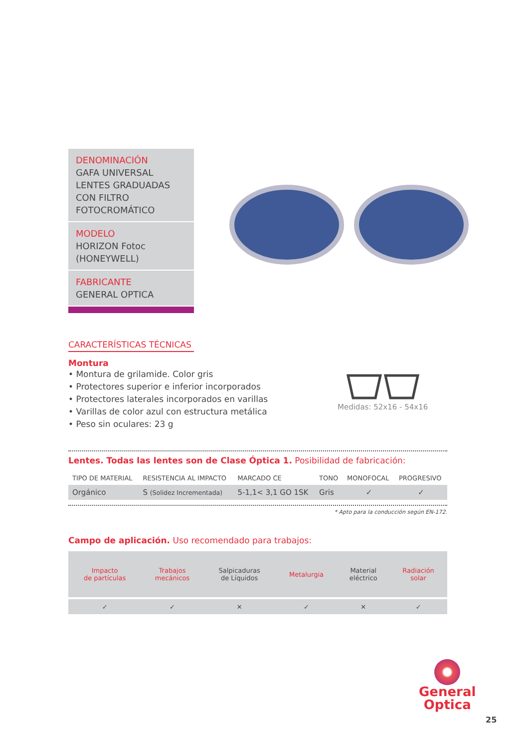DENOMINACIÓN
GAFA UNIVERSAL
LENTES GRADUADAS
CON FILTRO
FOTOCROMÁTICO
MODELO
HORIZON Fotoc
(HONEYWELL)
FABRICANTE
GENERAL OPTICA
CARACTERÍSTICAS TÉCNICAS
Montura
• Montura de grilamide. Color gris
• Protectores superior e inferior incorporados
• Protectores laterales incorporados en varillas
• Varillas de color azul con estructura metálica
• Peso sin oculares: 23 g
Medidas: 52x16 - 54x16
Lentes. Todas las lentes son de Clase Óptica 1. Posibilidad de fabricación:
| TIPO DE MATERIAL | RESISTENCIA AL IMPACTO | MARCADO CE | TONO | MONOFOCAL | PROGRESIVO |
| --- | --- | --- | --- | --- | --- |
| Orgánico | S (Solidez Incrementada) | 5-1,1< 3,1 GO 1SK | Gris | ✓ | ✓ |
* Apto para la conducción según EN-172.
Campo de aplicación. Uso recomendado para trabajos:
| Impacto de partículas | Trabajos mecánicos | Salpicaduras de Líquidos | Metalurgia | Material eléctrico | Radiación solar |
| ✓ | ✓ | ✕ | ✓ | ✕ | ✓ |
General
Optica
25